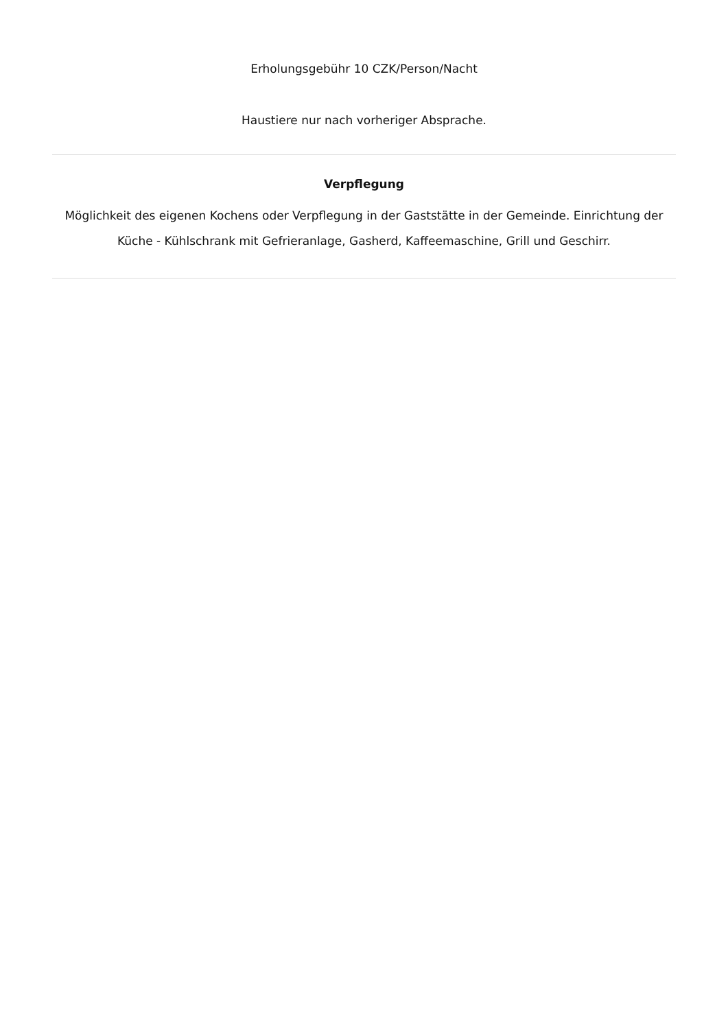Erholungsgebühr 10 CZK/Person/Nacht
Haustiere nur nach vorheriger Absprache.
Verpflegung
Möglichkeit des eigenen Kochens oder Verpflegung in der Gaststätte in der Gemeinde. Einrichtung der Küche - Kühlschrank mit Gefrieranlage, Gasherd, Kaffeemaschine, Grill und Geschirr.